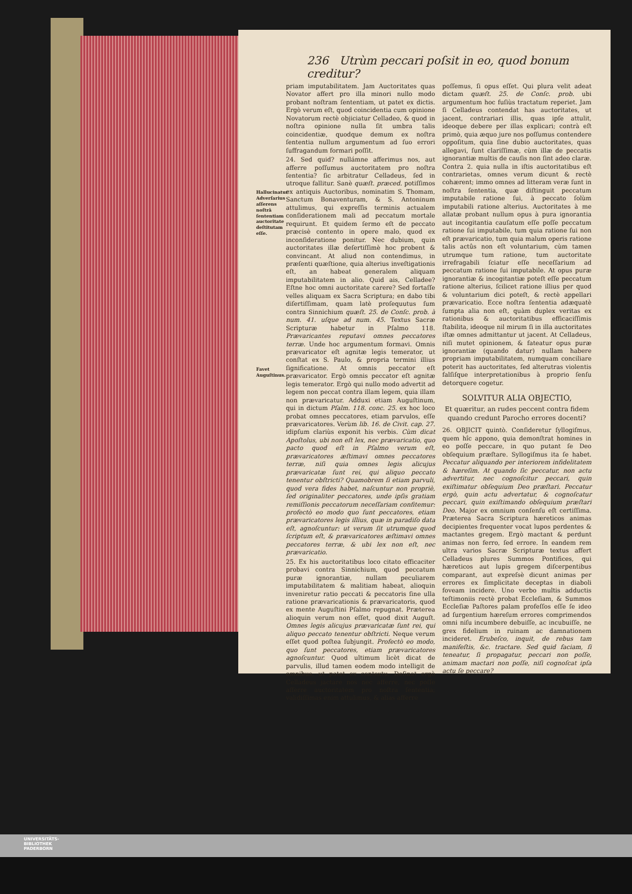236 Utrùm peccari poſsit in eo, quod bonum creditur?
Hallucinatur Adverſarius aſſerens noſtrâ ſententiam auctoritate deſtitutam eſſe.
Favet Auguſtinus.
priam imputabilitatem. Jam Auctoritates quas Novator affert pro illa minori nullo modo probant noſtram ſententiam, ut patet ex dictis. Ergò verum eſt, quod coincidentia cum opinione Novatorum rectè objiciatur Celladeo, & quod in noſtra opinione nulla ſit umbra talis coincidentiæ, quodque demum ex noſtra ſententia nullum argumentum ad ſuo errori ſuffragandum formari poſſit.
24. Sed quid? nullámne afferimus nos, aut afferre poſſumus auctoritatem pro noſtra ſententia? ſic arbitratur Celladeus, ſed in utroque fallitur. Sanè quæſt. præced. potiſſimos ex antiquis Auctoribus, nominatim S. Thomam, Sanctum Bonaventuram, & S. Antoninum attulimus, qui expreſſis terminis actualem conſiderationem mali ad peccatum mortale requirunt. Et quidem ſermo eſt de peccato præcisè contento in opere malo, quod ex inconſideratione ponitur. Nec dubium, quin auctoritates illæ deſertiſſimè hoc probent & convincant. At aliud non contendimus, in præſenti quæſtione, quia alterius inveſtigationis eſt, an habeat generalem aliquam imputabilitatem in alio. Quid ais, Celladee? Eſtne hoc omni auctoritate carere? Sed fortaſſe velles aliquam ex Sacra Scriptura; en dabo tibi diſertiſſimam, quam latè proſequutus ſum contra Sinnichium quæſt. 25. de Conſc. prob. à num. 41. uſque ad num. 45. Textus Sacræ Scripturæ habetur in Pſalmo 118. Prævaricantes reputavi omnes peccatores terræ. Unde hoc argumentum formavi. Omnis prævaricator eſt agnitæ legis temerator, ut conſtat ex S. Paulo, & propria termini illius ſignificatione. At omnis peccator eſt prævaricator. Ergò omnis peccator eſt agnitæ legis temerator. Ergò qui nullo modo advertit ad legem non peccat contra illam legem, quia illam non prævaricatur. Adduxi etiam Auguſtinum, qui in dictum Pſalm. 118. conc. 25. ex hoc loco probat omnes peccatores, etiam parvulos, eſſe prævaricatores. Verùm lib. 16. de Civit. cap. 27. idipſum clariùs exponit his verbis. Cùm dicat Apoſtolus, ubi non eſt lex, nec prævaricatio, quo pacto quod eſt in Pſalmo verum eſt, prævaricatores æſtimavi omnes peccatores terræ, niſi quia omnes legis alicujus prævaricatæ ſunt rei, qui aliquo peccato tenentur obſtricti? Quamobrem ſi etiam parvuli, quod vera fides habet, naſcuntur non propriè, ſed originaliter peccatores, unde ipſis gratiam remiſſionis peccatorum neceſſariam confitemur: profectò eo modo quo ſunt peccatores, etiam prævaricatores legis illius, quæ in paradiſo data eſt, agnoſcuntur: ut verum ſit utrumque quod ſcriptum eſt, & prævaricatores æſtimavi omnes peccatores terræ, & ubi lex non eſt, nec prævaricatio.
25. Ex his auctoritatibus loco citato efficaciter probavi contra Sinnichium, quod peccatum puræ ignorantiæ, nullam peculiarem imputabilitatem & malitiam habeat, alioquin inveniretur ratio peccati & peccatoris ſine ulla ratione prævaricationis & prævaricatoris, quod ex mente Auguſtini Pſalmo repugnat. Præterea alioquin verum non eſſet, quod dixit Auguſt. Omnes legis alicujus prævaricatæ ſunt rei, qui aliquo peccato tenentur obſtricti. Neque verum eſſet quod poſtea ſubjungit. Profectò eo modo, quo ſunt peccatores, etiam prævaricatores agnoſcuntur. Quod ultimum licèt dicat de parvulis, illud tamen eodem modo intelligit de omnibus, ut patet ex contextu. Deſinat ergò Celladeus jactare nos nec afferre, nec poſſe afferre auctoritatem pro noſtra ſententia; validiſſimas enim attulimus, & alias afferre
poſſemus, ſi opus eſſet. Qui plura velit adeat dictam quæſt. 25. de Conſc. prob. ubi argumentum hoc fuſiùs tractatum reperiet. Jam ſi Celladeus contendat has auctoritates, ut jacent, contrariari illis, quas ipſe attulit, ideoque debere per illas explicari; contrà eſt primò, quia æquo jure nos poſſumus contendere oppoſitum, quia ſine dubio auctoritates, quas allegavi, ſunt clariſſimæ, cùm illæ de peccatis ignorantiæ multis de cauſis non ſint adeo claræ. Contra 2. quia nulla in iſtis auctoritatibus eſt contrarietas, omnes verum dicunt & rectè cohærent; immo omnes ad litteram veræ ſunt in noſtra ſententia, quæ diſtinguit peccatum imputabile ratione ſui, à peccato ſolùm imputabili ratione alterius. Auctoritates à me allatæ probant nullum opus à pura ignorantia aut incogitantia cauſatum eſſe poſſe peccatum ratione ſui imputabile, tum quia ratione ſui non eſt prævaricatio, tum quia malum operis ratione talis actûs non eſt voluntarium, cùm tamen utrumque tum ratione, tum auctoritate irrefragabili ſciatur eſſe neceſſarium ad peccatum ratione ſui imputabile. At opus puræ ignorantiæ & incogitantiæ poteſt eſſe peccatum ratione alterius, ſcilicet ratione illius per quod & voluntarium dici poteſt, & rectè appellari prævaricatio. Ecce noſtra ſententia adæquatè ſumpta alia non eſt, quàm duplex veritas ex rationibus & auctoritatibus efficaciſſimis ſtabilita, ideoque nil mirum ſi in illa auctoritates iſtæ omnes admittantur ut jacent. At Celladeus, niſi mutet opinionem, & fateatur opus puræ ignorantiæ (quando datur) nullam habere propriam imputabilitatem, numquam conciliare poterit has auctoritates, ſed alterutras violentis falſiſque interpretationibus à proprio ſenſu detorquere cogetur.
SOLVITUR ALIA OBJECTIO,
Et quæritur, an rudes peccent contra fidem quando credunt Parocho errores docenti?
26. OBJICIT quintò. Conſideretur ſyllogiſmus, quem hîc appono, quia demonſtrat homines in eo poſſe peccare, in quo putant ſe Deo obſequium præſtare. Syllogiſmus ita ſe habet. Peccatur aliquando per interiorem infidelitatem & hæreſim. At quando ſic peccatur, non actu advertitur, nec cognoſcitur peccari, quin exiſtimatur obſequium Deo præſtari. Peccatur ergò, quin actu advertatur, & cognoſcatur peccari, quin exiſtimando obſequium præſtari Deo. Major ex omnium conſenſu eſt certiſſima. Præterea Sacra Scriptura hæreticos animas decipientes frequenter vocat lupos perdentes & mactantes gregem. Ergò mactant & perdunt animas non ferro, ſed errore. In eandem rem ultra varios Sacræ Scripturæ textus affert Celladeus plures Summos Pontifices, qui hæreticos aut lupis gregem diſcerpentibus comparant, aut expreſsè dicunt animas per errores ex ſimplicitate deceptas in diaboli foveam incidere. Uno verbo multis adductis teſtimoniis rectè probat Eccleſiam, & Summos Eccleſiæ Paſtores palam profeſſos eſſe ſe ideo ad ſurgentium hæreſum errores comprimendos omni niſu incumbere debuiſſe, ac incubuiſſe, ne grex fidelium in ruinam ac damnationem incideret. Erubeſco, inquit, de rebus tam manifeſtis, &c. tractare. Sed quid faciam, ſi teneatur, ſi propagatur, peccari non poſſe, animam mactari non poſſe, niſi cognoſcat ipſa actu ſe peccare?
UNIVERSITÄTS-
BIBLIOTHEK
PADERBORN